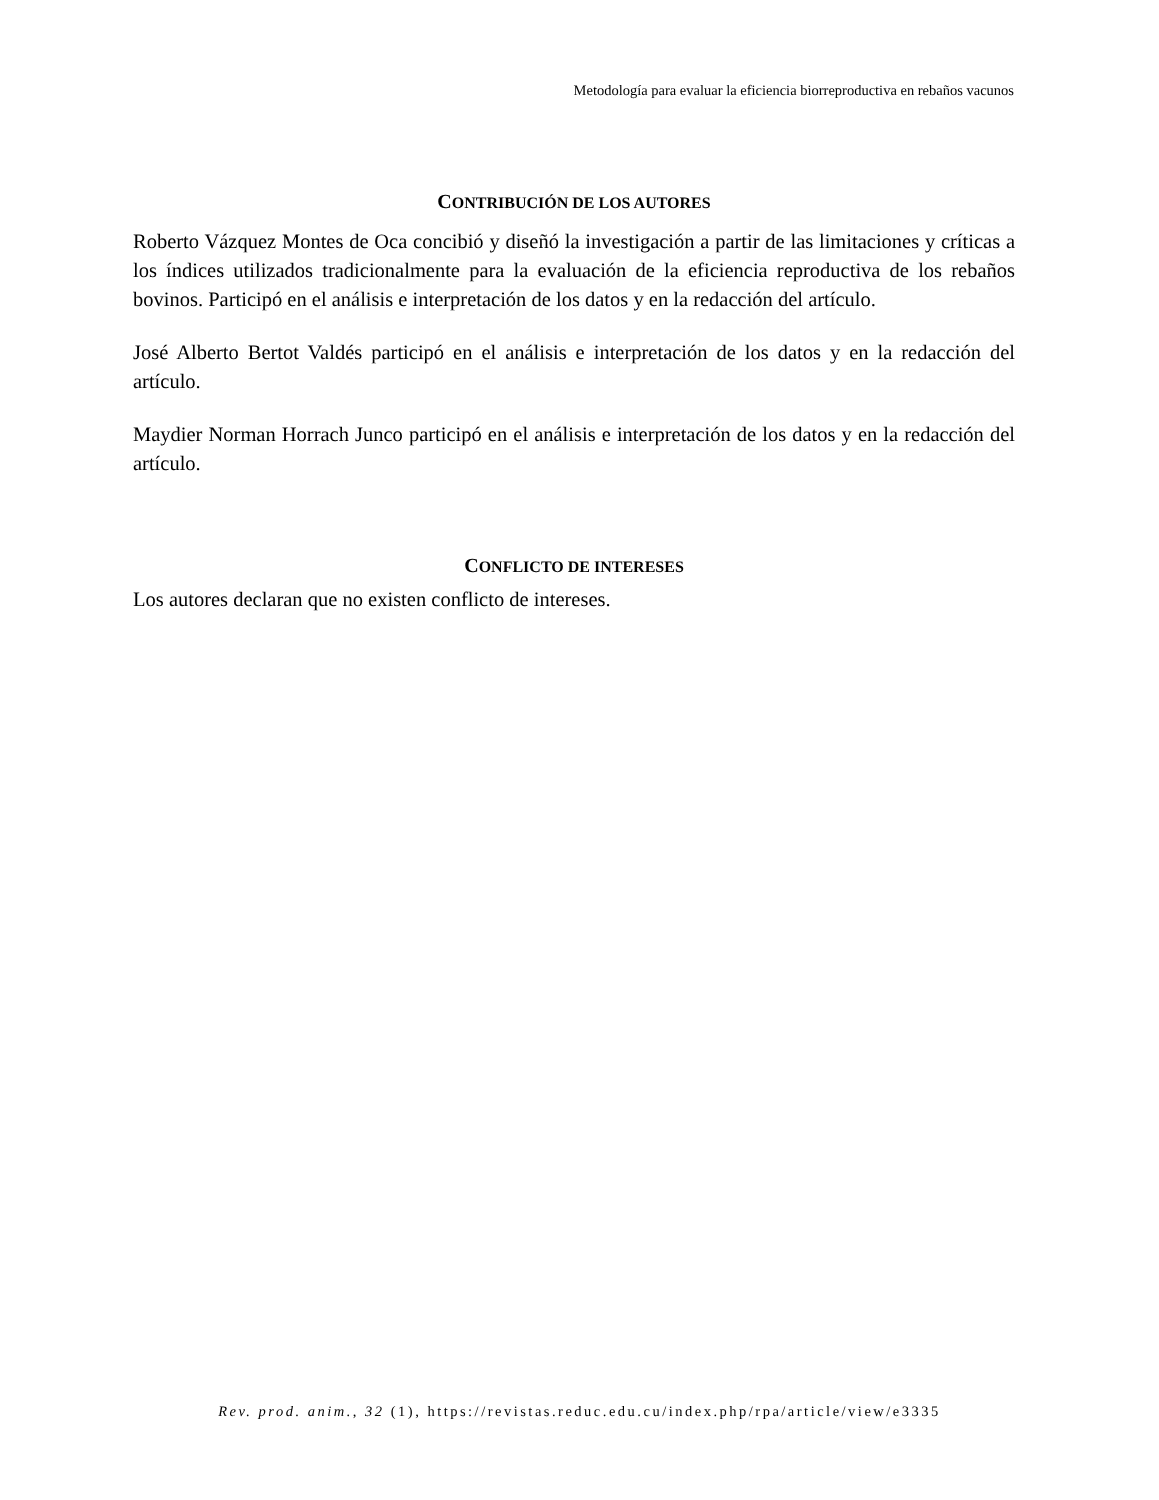Metodología para evaluar la eficiencia biorreproductiva en rebaños vacunos
CONTRIBUCIÓN DE LOS AUTORES
Roberto Vázquez Montes de Oca concibió y diseñó la investigación a partir de las limitaciones y críticas a los índices utilizados tradicionalmente para la evaluación de la eficiencia reproductiva de los rebaños bovinos. Participó en el análisis e interpretación de los datos y en la redacción del artículo.
José Alberto Bertot Valdés participó en el análisis e interpretación de los datos y en la redacción del artículo.
Maydier Norman Horrach Junco participó en el análisis e interpretación de los datos y en la redacción del artículo.
CONFLICTO DE INTERESES
Los autores declaran que no existen conflicto de intereses.
Rev. prod. anim., 32 (1), https://revistas.reduc.edu.cu/index.php/rpa/article/view/e3335